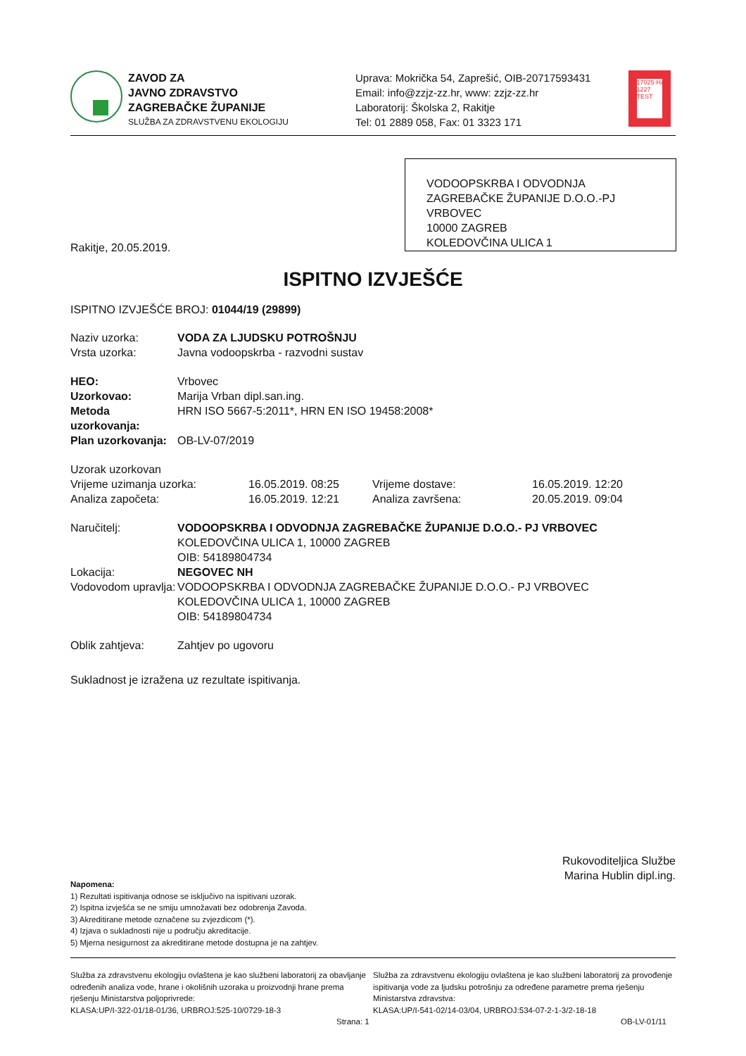ZAVOD ZA
JAVNO ZDRAVSTVO
ZAGREBAČKE ŽUPANIJE
SLUŽBA ZA ZDRAVSTVENU EKOLOGIJU
Uprava: Mokrička 54, Zaprešić, OIB-20717593431
Email: info@zzjz-zz.hr, www: zzjz-zz.hr
Laboratorij: Školska 2, Rakitje
Tel: 01 2889 058, Fax: 01 3323 171
17025·HAA 1227 TEST
VODOOPSKRBA I ODVODNJA ZAGREBAČKE ŽUPANIJE D.O.O.-PJ VRBOVEC
10000 ZAGREB
KOLEDOVČINA ULICA 1
Rakitje, 20.05.2019.
ISPITNO IZVJEŠĆE
ISPITNO IZVJEŠĆE BROJ: 01044/19 (29899)
| Naziv uzorka: | VODA ZA LJUDSKU POTROŠNJU |
| Vrsta uzorka: | Javna vodoopskrba - razvodni sustav |
| HEO: | Vrbovec |
| Uzorkovao: | Marija Vrban dipl.san.ing. |
| Metoda uzorkovanja: | HRN ISO 5667-5:2011*, HRN EN ISO 19458:2008* |
| Plan uzorkovanja: | OB-LV-07/2019 |
| Uzorak uzorkovan | | | |
| Vrijeme uzimanja uzorka: | 16.05.2019. 08:25 | Vrijeme dostave: | 16.05.2019. 12:20 |
| Analiza započeta: | 16.05.2019. 12:21 | Analiza završena: | 20.05.2019. 09:04 |
| Naručitelj: | VODOOPSKRBA I ODVODNJA ZAGREBAČKE ŽUPANIJE D.O.O.- PJ VRBOVEC KOLEDOVČINA ULICA 1, 10000 ZAGREB OIB: 54189804734 |
| Lokacija: | NEGOVEC NH |
| Vodovodom upravlja: | VODOOPSKRBA I ODVODNJA ZAGREBAČKE ŽUPANIJE D.O.O.- PJ VRBOVEC KOLEDOVČINA ULICA 1, 10000 ZAGREB OIB: 54189804734 |
| Oblik zahtjeva: | Zahtjev po ugovoru |
Sukladnost je izražena uz rezultate ispitivanja.
Rukovoditeljica Službe
Marina Hublin dipl.ing.
Napomena:
1) Rezultati ispitivanja odnose se isključivo na ispitivani uzorak.
2) Ispitna izvješća se ne smiju umnožavati bez odobrenja Zavoda.
3) Akreditirane metode označene su zvjezdicom (*).
4) Izjava o sukladnosti nije u području akreditacije.
5) Mjerna nesigurnost za akreditirane metode dostupna je na zahtjev.
Služba za zdravstvenu ekologiju ovlaštena je kao službeni laboratorij za obavljanje određenih analiza vode, hrane i okolišnih uzoraka u proizvodnji hrane prema rješenju Ministarstva poljoprivrede:
KLASA:UP/I-322-01/18-01/36, URBROJ:525-10/0729-18-3
Strana: 1
Služba za zdravstvenu ekologiju ovlaštena je kao službeni laboratorij za provođenje ispitivanja vode za ljudsku potrošnju za određene parametre prema rješenju Ministarstva zdravstva:
KLASA:UP/I-541-02/14-03/04, URBROJ:534-07-2-1-3/2-18-18
OB-LV-01/11